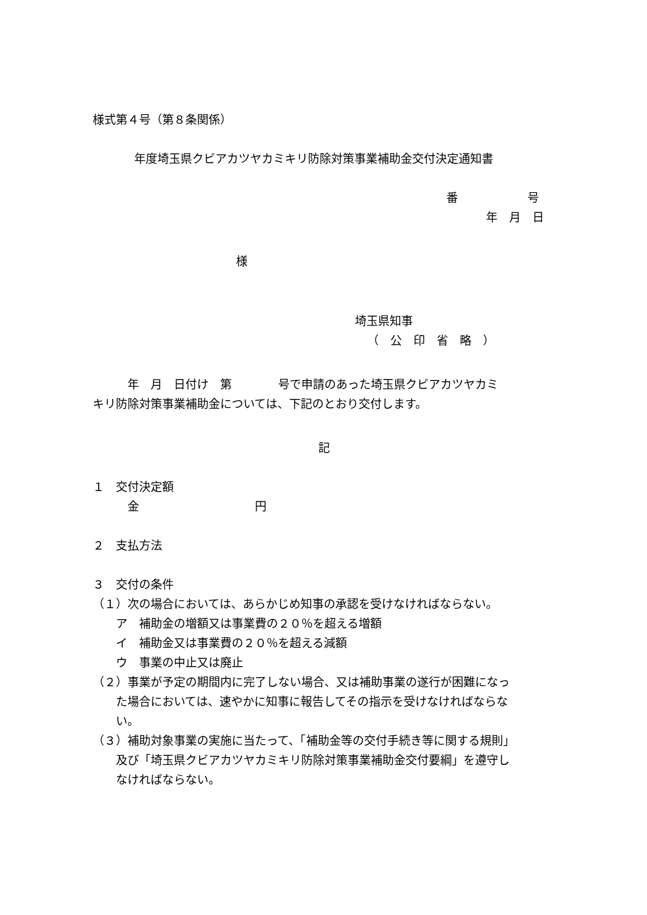様式第４号（第８条関係）
年度埼玉県クビアカツヤカミキリ防除対策事業補助金交付決定通知書
番　　　　　　号
年　月　日
様
埼玉県知事
（　公　印　省　略　）
　　　年　月　日付け　第　　　　号で申請のあった埼玉県クビアカツヤカミ
キリ防除対策事業補助金については、下記のとおり交付します。
記
１　交付決定額
　　　金　　　　　　　　　　円
２　支払方法
３　交付の条件
（１）次の場合においては、あらかじめ知事の承認を受けなければならない。
　　ア　補助金の増額又は事業費の２０％を超える増額
　　イ　補助金又は事業費の２０％を超える減額
　　ウ　事業の中止又は廃止
（２）事業が予定の期間内に完了しない場合、又は補助事業の遂行が困難になっ
　　た場合においては、速やかに知事に報告してその指示を受けなければならな
　　い。
（３）補助対象事業の実施に当たって、「補助金等の交付手続き等に関する規則」
　　及び「埼玉県クビアカツヤカミキリ防除対策事業補助金交付要綱」を遵守し
　　なければならない。